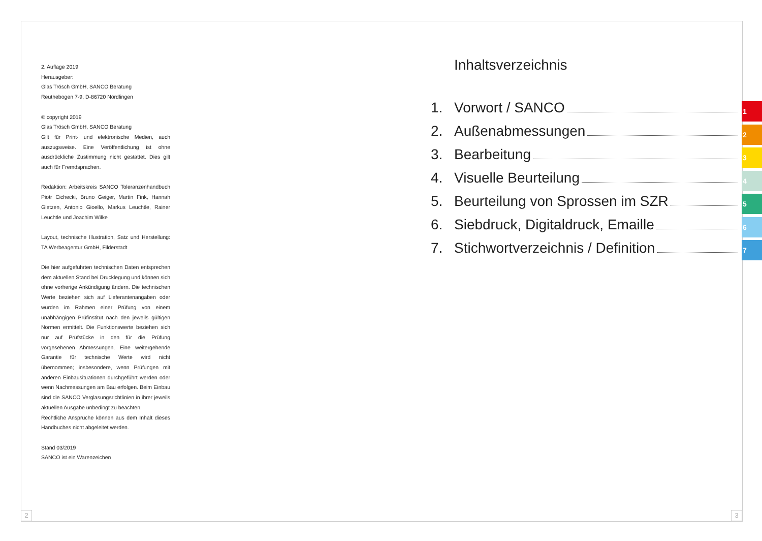2. Auflage 2019
Herausgeber:
Glas Trösch GmbH, SANCO Beratung
Reuthebogen 7-9, D-86720 Nördlingen
© copyright 2019
Glas Trösch GmbH, SANCO Beratung
Gilt für Print- und elektronische Medien, auch auszugsweise. Eine Veröffentlichung ist ohne ausdrückliche Zustimmung nicht gestattet. Dies gilt auch für Fremdsprachen.
Redaktion: Arbeitskreis SANCO Toleranzenhandbuch Piotr Cichecki, Bruno Geiger, Martin Fink, Hannah Gietzen, Antonio Gioello, Markus Leuchtle, Rainer Leuchtle und Joachim Wilke
Layout, technische Illustration, Satz und Herstellung: TA Werbeagentur GmbH, Filderstadt
Die hier aufgeführten technischen Daten entsprechen dem aktuellen Stand bei Drucklegung und können sich ohne vorherige Ankündigung ändern. Die technischen Werte beziehen sich auf Lieferantenangaben oder wurden im Rahmen einer Prüfung von einem unabhängigen Prüfinstitut nach den jeweils gültigen Normen ermittelt. Die Funktionswerte beziehen sich nur auf Prüfstücke in den für die Prüfung vorgesehenen Abmessungen. Eine weitergehende Garantie für technische Werte wird nicht übernommen; insbesondere, wenn Prüfungen mit anderen Einbausituationen durchgeführt werden oder wenn Nachmessungen am Bau erfolgen. Beim Einbau sind die SANCO Verglasungsrichtlinien in ihrer jeweils aktuellen Ausgabe unbedingt zu beachten.
Rechtliche Ansprüche können aus dem Inhalt dieses Handbuches nicht abgeleitet werden.
Stand 03/2019
SANCO ist ein Warenzeichen
Inhaltsverzeichnis
1. Vorwort / SANCO
2. Außenabmessungen
3. Bearbeitung
4. Visuelle Beurteilung
5. Beurteilung von Sprossen im SZR
6. Siebdruck, Digitaldruck, Emaille
7. Stichwortverzeichnis / Definition
1
2
3
4
5
6
7
2 3